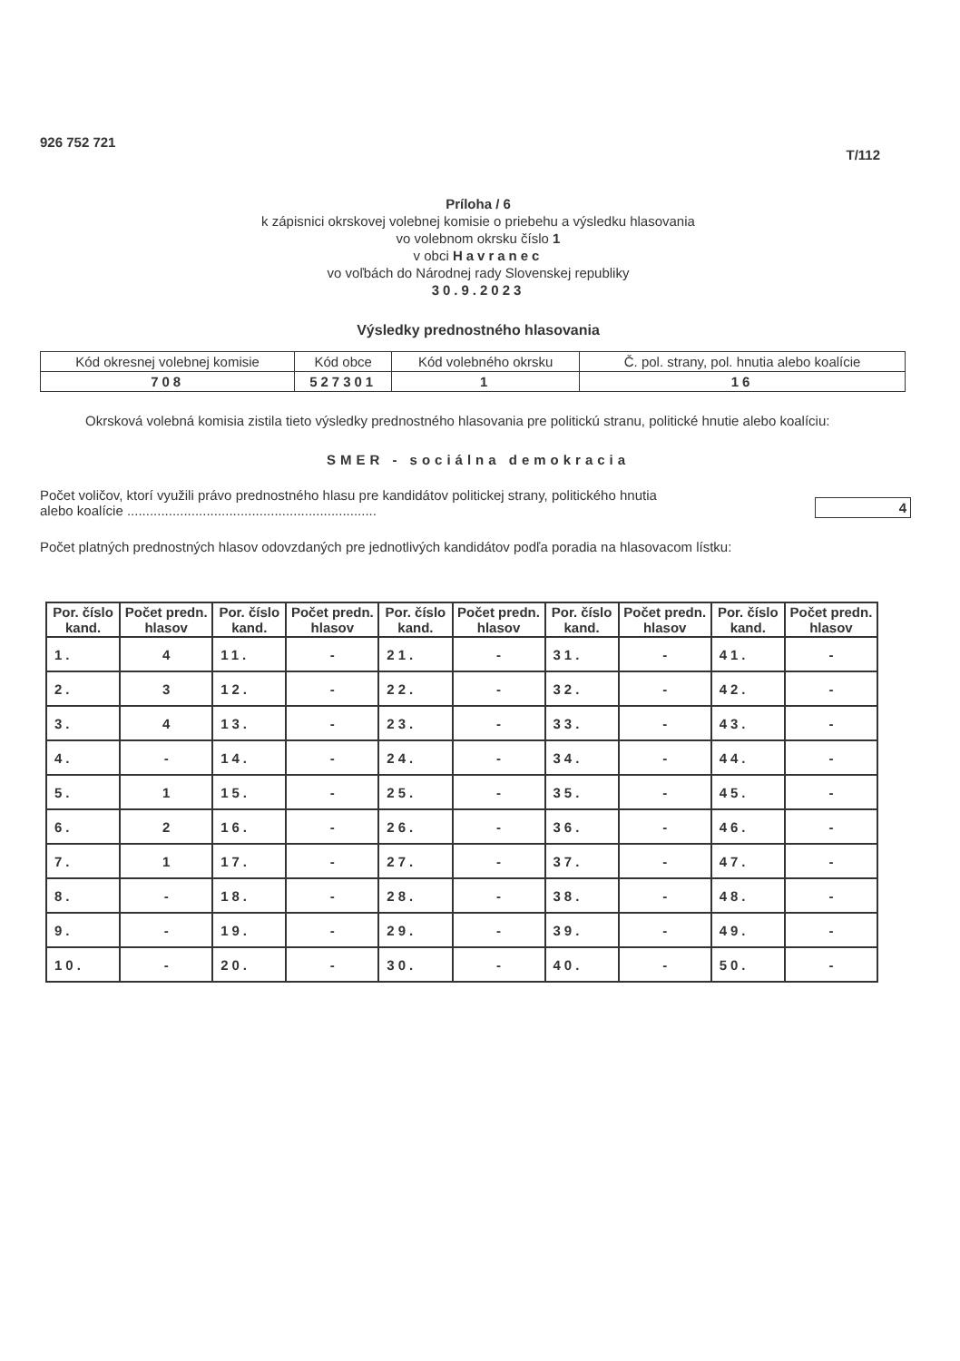926 752 721 T/112
Príloha / 6
k zápisnici okrskovej volebnej komisie o priebehu a výsledku hlasovania
vo volebnom okrsku číslo 1
v obci Havranec
vo voľbách do Národnej rady Slovenskej republiky
30.9.2023
Výsledky prednostného hlasovania
| Kód okresnej volebnej komisie | Kód obce | Kód volebného okrsku | Č. pol. strany, pol. hnutia alebo koalície |
| 708 | 527301 | 1 | 16 |
Okrsková volebná komisia zistila tieto výsledky prednostného hlasovania pre politickú stranu, politické hnutie alebo koalíciu:
SMER - sociálna demokracia
Počet voličov, ktorí využili právo prednostného hlasu pre kandidátov politickej strany, politického hnutia
alebo koalície .................................................................. 4
Počet platných prednostných hlasov odovzdaných pre jednotlivých kandidátov podľa poradia na hlasovacom lístku:
| Por. číslo kand. | Počet predn. hlasov | Por. číslo kand. | Počet predn. hlasov | Por. číslo kand. | Počet predn. hlasov | Por. číslo kand. | Počet predn. hlasov | Por. číslo kand. | Počet predn. hlasov |
| --- | --- | --- | --- | --- | --- | --- | --- | --- | --- |
| 1. | 4 | 11. | - | 21. | - | 31. | - | 41. | - |
| 2. | 3 | 12. | - | 22. | - | 32. | - | 42. | - |
| 3. | 4 | 13. | - | 23. | - | 33. | - | 43. | - |
| 4. | - | 14. | - | 24. | - | 34. | - | 44. | - |
| 5. | 1 | 15. | - | 25. | - | 35. | - | 45. | - |
| 6. | 2 | 16. | - | 26. | - | 36. | - | 46. | - |
| 7. | 1 | 17. | - | 27. | - | 37. | - | 47. | - |
| 8. | - | 18. | - | 28. | - | 38. | - | 48. | - |
| 9. | - | 19. | - | 29. | - | 39. | - | 49. | - |
| 10. | - | 20. | - | 30. | - | 40. | - | 50. | - |